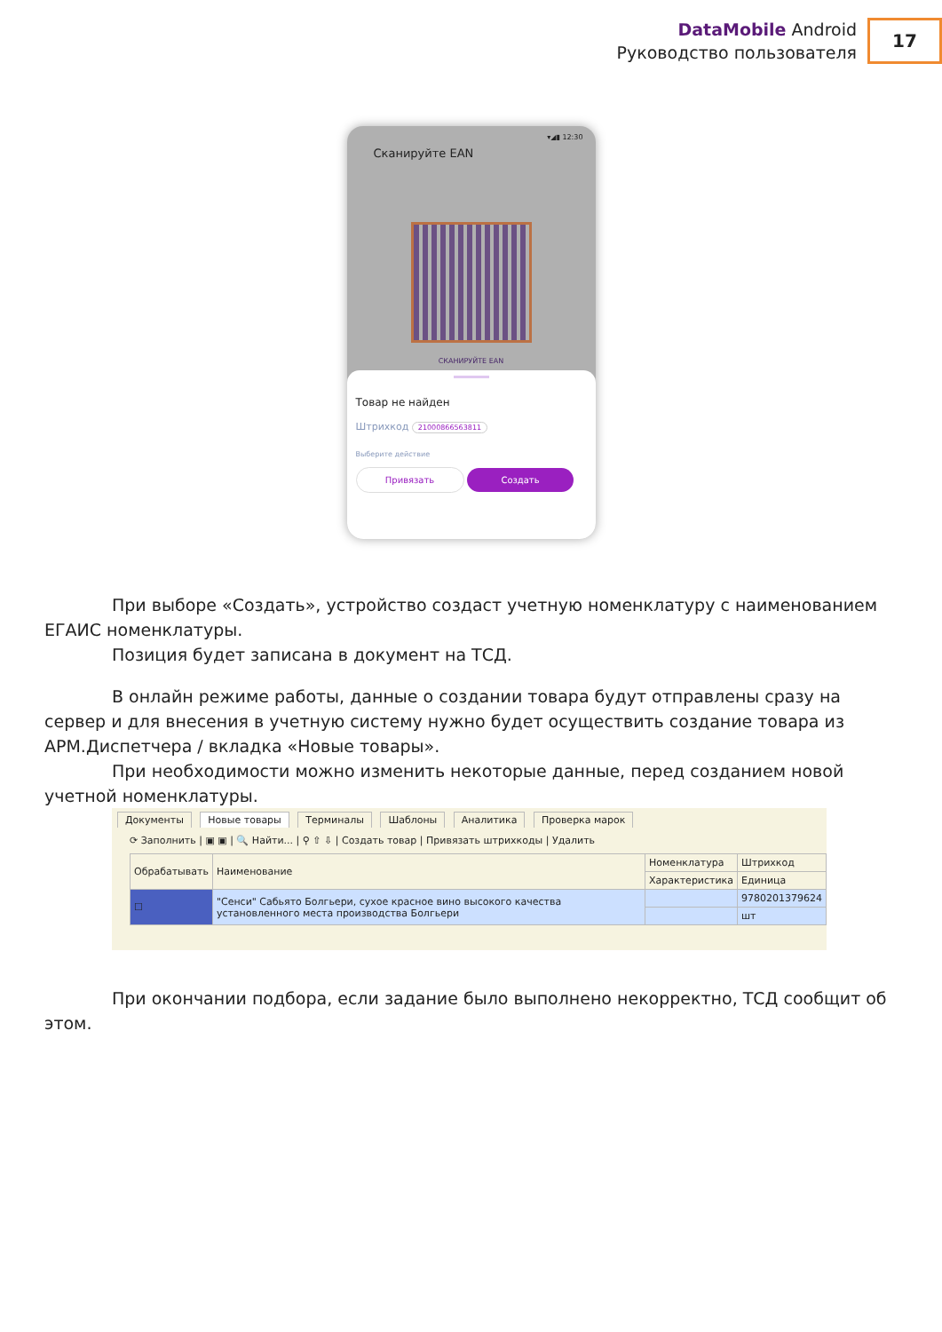DataMobile Android
Руководство пользователя
17
▾◢▮ 12:30
Сканируйте EAN
СКАНИРУЙТЕ EAN
Товар не найден
Штрихкод 21000866563811
Выберите действие
Привязать Создать
При выборе «Создать», устройство создаст учетную номенклатуру с наименованием ЕГАИС номенклатуры.
Позиция будет записана в документ на ТСД.
В онлайн режиме работы, данные о создании товара будут отправлены сразу на сервер и для внесения в учетную систему нужно будет осуществить создание товара из АРМ.Диспетчера / вкладка «Новые товары».
При необходимости можно изменить некоторые данные, перед созданием новой учетной номенклатуры.
Документы Новые товары Терминалы Шаблоны Аналитика Проверка марок
⟳ Заполнить | ▣ ▣ | 🔍 Найти... | ⚲ ⇧ ⇩ | Создать товар | Привязать штрихкоды | Удалить
| Обрабатывать | Наименование | Номенклатура | Штрихкод |
| --- | --- | --- | --- |
| | | Характеристика | Единица |
| ☐ | "Сенси" Сабьято Болгьери, сухое красное вино высокого качества установленного места производства Болгьери | | 9780201379624 |
| | | | шт |
При окончании подбора, если задание было выполнено некорректно, ТСД сообщит об этом.